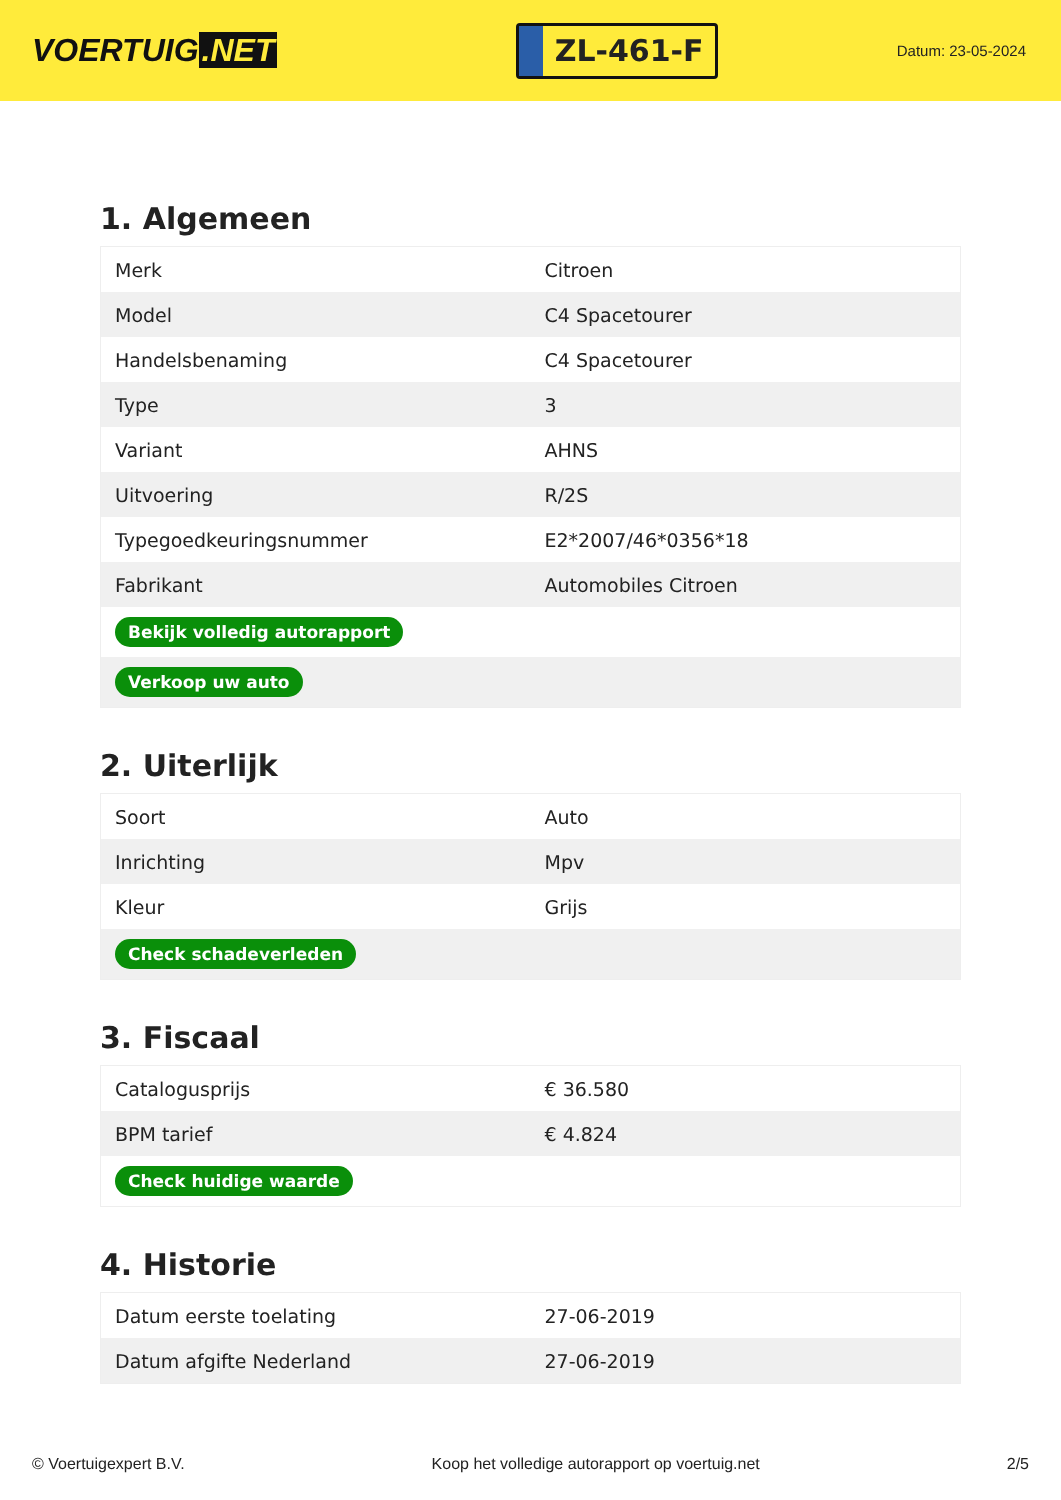VOERTUIG.NET
ZL-461-F
Datum: 23-05-2024
1. Algemeen
| Merk | Citroen |
| Model | C4 Spacetourer |
| Handelsbenaming | C4 Spacetourer |
| Type | 3 |
| Variant | AHNS |
| Uitvoering | R/2S |
| Typegoedkeuringsnummer | E2*2007/46*0356*18 |
| Fabrikant | Automobiles Citroen |
| Bekijk volledig autorapport | |
| Verkoop uw auto | |
2. Uiterlijk
| Soort | Auto |
| Inrichting | Mpv |
| Kleur | Grijs |
| Check schadeverleden | |
3. Fiscaal
| Catalogusprijs | € 36.580 |
| BPM tarief | € 4.824 |
| Check huidige waarde | |
4. Historie
| Datum eerste toelating | 27-06-2019 |
| Datum afgifte Nederland | 27-06-2019 |
© Voertuigexpert B.V. Koop het volledige autorapport op voertuig.net 2/5